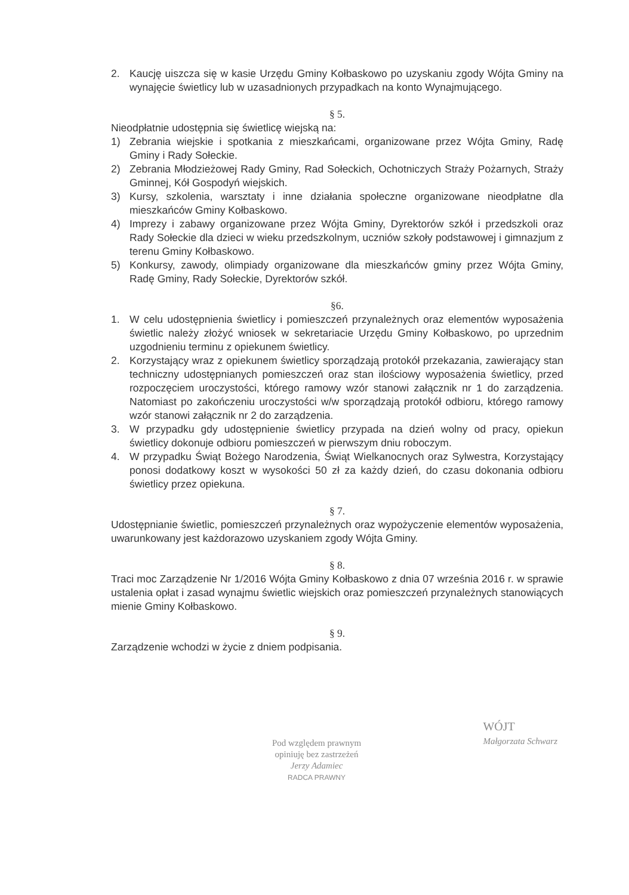2. Kaucję uiszcza się w kasie Urzędu Gminy Kołbaskowo po uzyskaniu zgody Wójta Gminy na wynajęcie świetlicy lub w uzasadnionych przypadkach na konto Wynajmującego.
§ 5.
Nieodpłatnie udostępnia się świetlicę wiejską na:
1) Zebrania wiejskie i spotkania z mieszkańcami, organizowane przez Wójta Gminy, Radę Gminy i Rady Sołeckie.
2) Zebrania Młodzieżowej Rady Gminy, Rad Sołeckich, Ochotniczych Straży Pożarnych, Straży Gminnej, Kół Gospodyń wiejskich.
3) Kursy, szkolenia, warsztaty i inne działania społeczne organizowane nieodpłatne dla mieszkańców Gminy Kołbaskowo.
4) Imprezy i zabawy organizowane przez Wójta Gminy, Dyrektorów szkół i przedszkoli oraz Rady Sołeckie dla dzieci w wieku przedszkolnym, uczniów szkoły podstawowej i gimnazjum z terenu Gminy Kołbaskowo.
5) Konkursy, zawody, olimpiady organizowane dla mieszkańców gminy przez Wójta Gminy, Radę Gminy, Rady Sołeckie, Dyrektorów szkół.
§6.
1. W celu udostępnienia świetlicy i pomieszczeń przynależnych oraz elementów wyposażenia świetlic należy złożyć wniosek w sekretariacie Urzędu Gminy Kołbaskowo, po uprzednim uzgodnieniu terminu z opiekunem świetlicy.
2. Korzystający wraz z opiekunem świetlicy sporządzają protokół przekazania, zawierający stan techniczny udostępnianych pomieszczeń oraz stan ilościowy wyposażenia świetlicy, przed rozpoczęciem uroczystości, którego ramowy wzór stanowi załącznik nr 1 do zarządzenia. Natomiast po zakończeniu uroczystości w/w sporządzają protokół odbioru, którego ramowy wzór stanowi załącznik nr 2 do zarządzenia.
3. W przypadku gdy udostępnienie świetlicy przypada na dzień wolny od pracy, opiekun świetlicy dokonuje odbioru pomieszczeń w pierwszym dniu roboczym.
4. W przypadku Świąt Bożego Narodzenia, Świąt Wielkanocnych oraz Sylwestra, Korzystający ponosi dodatkowy koszt w wysokości 50 zł za każdy dzień, do czasu dokonania odbioru świetlicy przez opiekuna.
§ 7.
Udostępnianie świetlic, pomieszczeń przynależnych oraz wypożyczenie elementów wyposażenia, uwarunkowany jest każdorazowo uzyskaniem zgody Wójta Gminy.
§ 8.
Traci moc Zarządzenie Nr 1/2016 Wójta Gminy Kołbaskowo z dnia 07 września 2016 r. w sprawie ustalenia opłat i zasad wynajmu świetlic wiejskich oraz pomieszczeń przynależnych stanowiących mienie Gminy Kołbaskowo.
§ 9.
Zarządzenie wchodzi w życie z dniem podpisania.
Pod względem prawnym
opiniuję bez zastrzeżeń
Jerzy Adamiec
RADCA PRAWNY
WÓJT
Małgorzata Schwarz